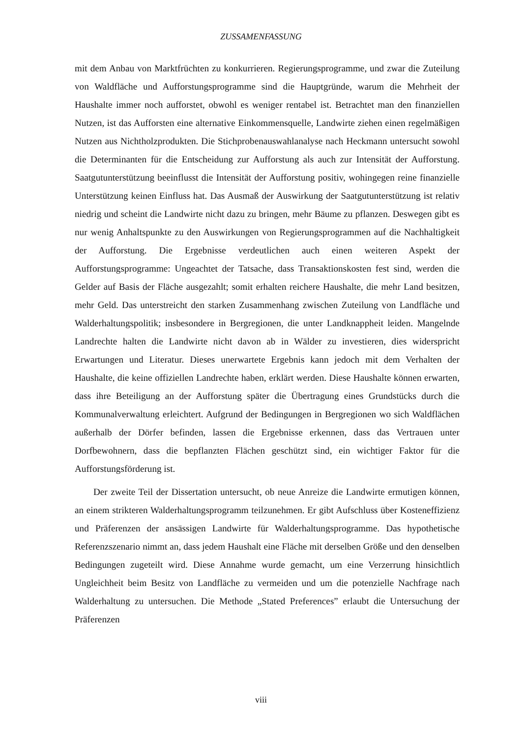ZUSSAMENFASSUNG
mit dem Anbau von Marktfrüchten zu konkurrieren. Regierungsprogramme, und zwar die Zuteilung von Waldfläche und Aufforstungsprogramme sind die Hauptgründe, warum die Mehrheit der Haushalte immer noch aufforstet, obwohl es weniger rentabel ist. Betrachtet man den finanziellen Nutzen, ist das Aufforsten eine alternative Einkommensquelle, Landwirte ziehen einen regelmäßigen Nutzen aus Nichtholzprodukten. Die Stichprobenauswahlanalyse nach Heckmann untersucht sowohl die Determinanten für die Entscheidung zur Aufforstung als auch zur Intensität der Aufforstung. Saatgutunterstützung beeinflusst die Intensität der Aufforstung positiv, wohingegen reine finanzielle Unterstützung keinen Einfluss hat. Das Ausmaß der Auswirkung der Saatgutunterstützung ist relativ niedrig und scheint die Landwirte nicht dazu zu bringen, mehr Bäume zu pflanzen. Deswegen gibt es nur wenig Anhaltspunkte zu den Auswirkungen von Regierungsprogrammen auf die Nachhaltigkeit der Aufforstung. Die Ergebnisse verdeutlichen auch einen weiteren Aspekt der Aufforstungsprogramme: Ungeachtet der Tatsache, dass Transaktionskosten fest sind, werden die Gelder auf Basis der Fläche ausgezahlt; somit erhalten reichere Haushalte, die mehr Land besitzen, mehr Geld. Das unterstreicht den starken Zusammenhang zwischen Zuteilung von Landfläche und Walderhaltungspolitik; insbesondere in Bergregionen, die unter Landknappheit leiden. Mangelnde Landrechte halten die Landwirte nicht davon ab in Wälder zu investieren, dies widerspricht Erwartungen und Literatur. Dieses unerwartete Ergebnis kann jedoch mit dem Verhalten der Haushalte, die keine offiziellen Landrechte haben, erklärt werden. Diese Haushalte können erwarten, dass ihre Beteiligung an der Aufforstung später die Übertragung eines Grundstücks durch die Kommunalverwaltung erleichtert. Aufgrund der Bedingungen in Bergregionen wo sich Waldflächen außerhalb der Dörfer befinden, lassen die Ergebnisse erkennen, dass das Vertrauen unter Dorfbewohnern, dass die bepflanzten Flächen geschützt sind, ein wichtiger Faktor für die Aufforstungsförderung ist.
Der zweite Teil der Dissertation untersucht, ob neue Anreize die Landwirte ermutigen können, an einem strikteren Walderhaltungsprogramm teilzunehmen. Er gibt Aufschluss über Kosteneffizienz und Präferenzen der ansässigen Landwirte für Walderhaltungsprogramme. Das hypothetische Referenzszenario nimmt an, dass jedem Haushalt eine Fläche mit derselben Größe und den denselben Bedingungen zugeteilt wird. Diese Annahme wurde gemacht, um eine Verzerrung hinsichtlich Ungleichheit beim Besitz von Landfläche zu vermeiden und um die potenzielle Nachfrage nach Walderhaltung zu untersuchen. Die Methode „Stated Preferences” erlaubt die Untersuchung der Präferenzen
viii